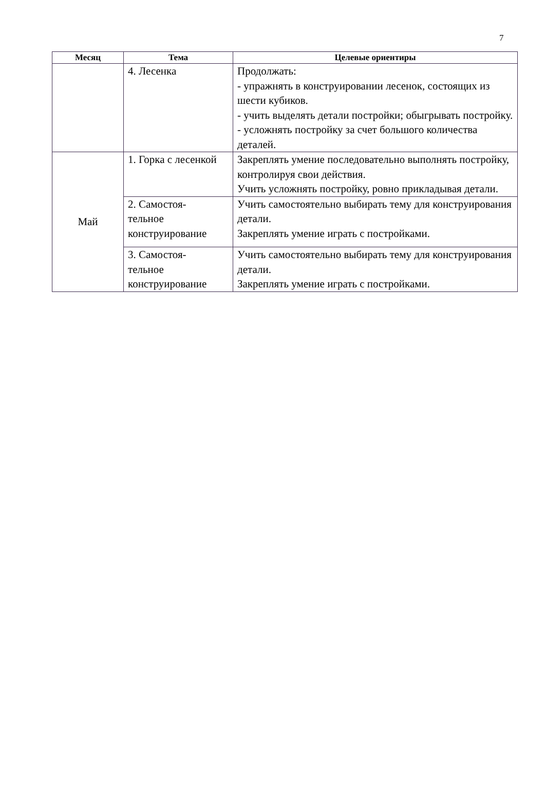7
| Месяц | Тема | Целевые ориентиры |
| --- | --- | --- |
| | 4. Лесенка | Продолжать: - упражнять в конструировании лесенок, состоящих из шести кубиков. - учить выделять детали постройки; обыгрывать постройку. - усложнять постройку за счет большого количества деталей. |
| Май | 1. Горка с лесенкой | Закреплять умение последовательно выполнять постройку, контролируя свои действия. Учить усложнять постройку, ровно прикладывая детали. |
| | 2. Самостоя- тельное конструирование | Учить самостоятельно выбирать тему для конструирования детали. Закреплять умение играть с постройками. |
| | 3. Самостоя- тельное конструирование | Учить самостоятельно выбирать тему для конструирования детали. Закреплять умение играть с постройками. |